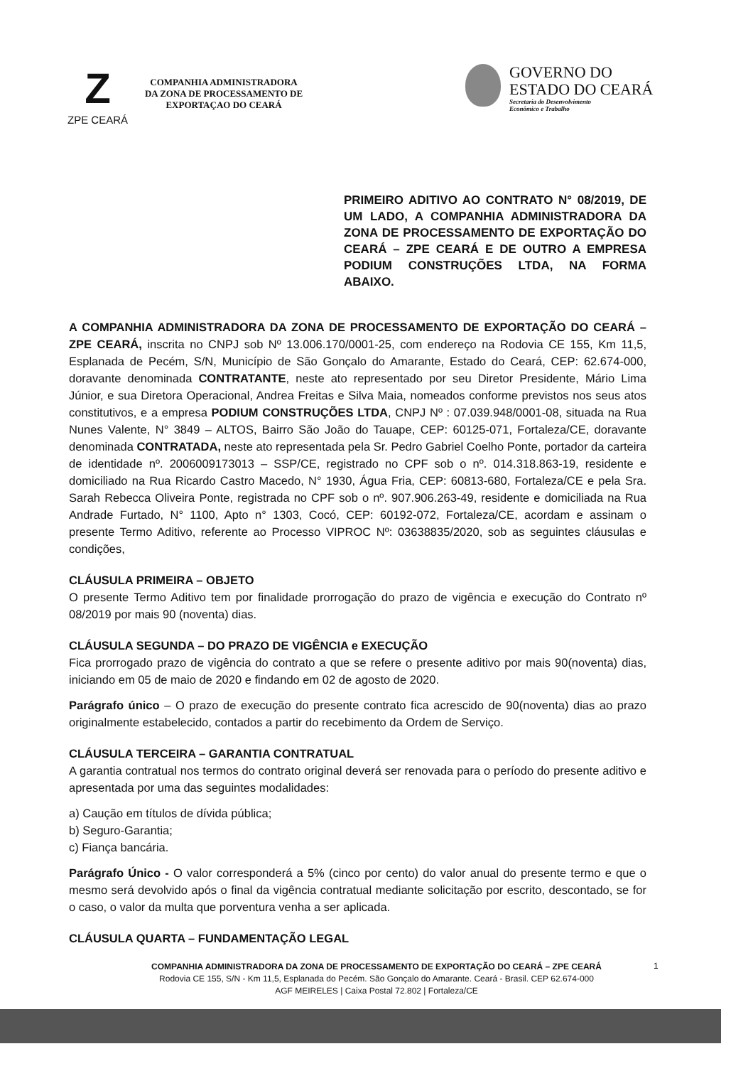Z
ZPE CEARÁ
COMPANHIA ADMINISTRADORA
DA ZONA DE PROCESSAMENTO DE
EXPORTAÇAO DO CEARÁ
GOVERNO DO
ESTADO DO CEARÁ
Secretaria do Desenvolvimento
Econômico e Trabalho
PRIMEIRO ADITIVO AO CONTRATO N° 08/2019, DE UM LADO, A COMPANHIA ADMINISTRADORA DA ZONA DE PROCESSAMENTO DE EXPORTAÇÃO DO CEARÁ – ZPE CEARÁ E DE OUTRO A EMPRESA PODIUM CONSTRUÇÕES LTDA, NA FORMA ABAIXO.
A COMPANHIA ADMINISTRADORA DA ZONA DE PROCESSAMENTO DE EXPORTAÇÃO DO CEARÁ – ZPE CEARÁ, inscrita no CNPJ sob Nº 13.006.170/0001-25, com endereço na Rodovia CE 155, Km 11,5, Esplanada de Pecém, S/N, Município de São Gonçalo do Amarante, Estado do Ceará, CEP: 62.674-000, doravante denominada CONTRATANTE, neste ato representado por seu Diretor Presidente, Mário Lima Júnior, e sua Diretora Operacional, Andrea Freitas e Silva Maia, nomeados conforme previstos nos seus atos constitutivos, e a empresa PODIUM CONSTRUÇÕES LTDA, CNPJ Nº : 07.039.948/0001-08, situada na Rua Nunes Valente, N° 3849 – ALTOS, Bairro São João do Tauape, CEP: 60125-071, Fortaleza/CE, doravante denominada CONTRATADA, neste ato representada pela Sr. Pedro Gabriel Coelho Ponte, portador da carteira de identidade nº. 2006009173013 – SSP/CE, registrado no CPF sob o nº. 014.318.863-19, residente e domiciliado na Rua Ricardo Castro Macedo, N° 1930, Água Fria, CEP: 60813-680, Fortaleza/CE e pela Sra. Sarah Rebecca Oliveira Ponte, registrada no CPF sob o nº. 907.906.263-49, residente e domiciliada na Rua Andrade Furtado, N° 1100, Apto n° 1303, Cocó, CEP: 60192-072, Fortaleza/CE, acordam e assinam o presente Termo Aditivo, referente ao Processo VIPROC Nº: 03638835/2020, sob as seguintes cláusulas e condições,
CLÁUSULA PRIMEIRA – OBJETO
O presente Termo Aditivo tem por finalidade prorrogação do prazo de vigência e execução do Contrato nº 08/2019 por mais 90 (noventa) dias.
CLÁUSULA SEGUNDA – DO PRAZO DE VIGÊNCIA e EXECUÇÃO
Fica prorrogado prazo de vigência do contrato a que se refere o presente aditivo por mais 90(noventa) dias, iniciando em 05 de maio de 2020 e findando em 02 de agosto de 2020.
Parágrafo único – O prazo de execução do presente contrato fica acrescido de 90(noventa) dias ao prazo originalmente estabelecido, contados a partir do recebimento da Ordem de Serviço.
CLÁUSULA TERCEIRA – GARANTIA CONTRATUAL
A garantia contratual nos termos do contrato original deverá ser renovada para o período do presente aditivo e apresentada por uma das seguintes modalidades:
a) Caução em títulos de dívida pública;
b) Seguro-Garantia;
c) Fiança bancária.
Parágrafo Único - O valor corresponderá a 5% (cinco por cento) do valor anual do presente termo e que o mesmo será devolvido após o final da vigência contratual mediante solicitação por escrito, descontado, se for o caso, o valor da multa que porventura venha a ser aplicada.
CLÁUSULA QUARTA – FUNDAMENTAÇÃO LEGAL
COMPANHIA ADMINISTRADORA DA ZONA DE PROCESSAMENTO DE EXPORTAÇÃO DO CEARÁ – ZPE CEARÁ
Rodovia CE 155, S/N - Km 11,5, Esplanada do Pecém. São Gonçalo do Amarante. Ceará - Brasil. CEP 62.674-000
AGF MEIRELES | Caixa Postal 72.802 | Fortaleza/CE
1